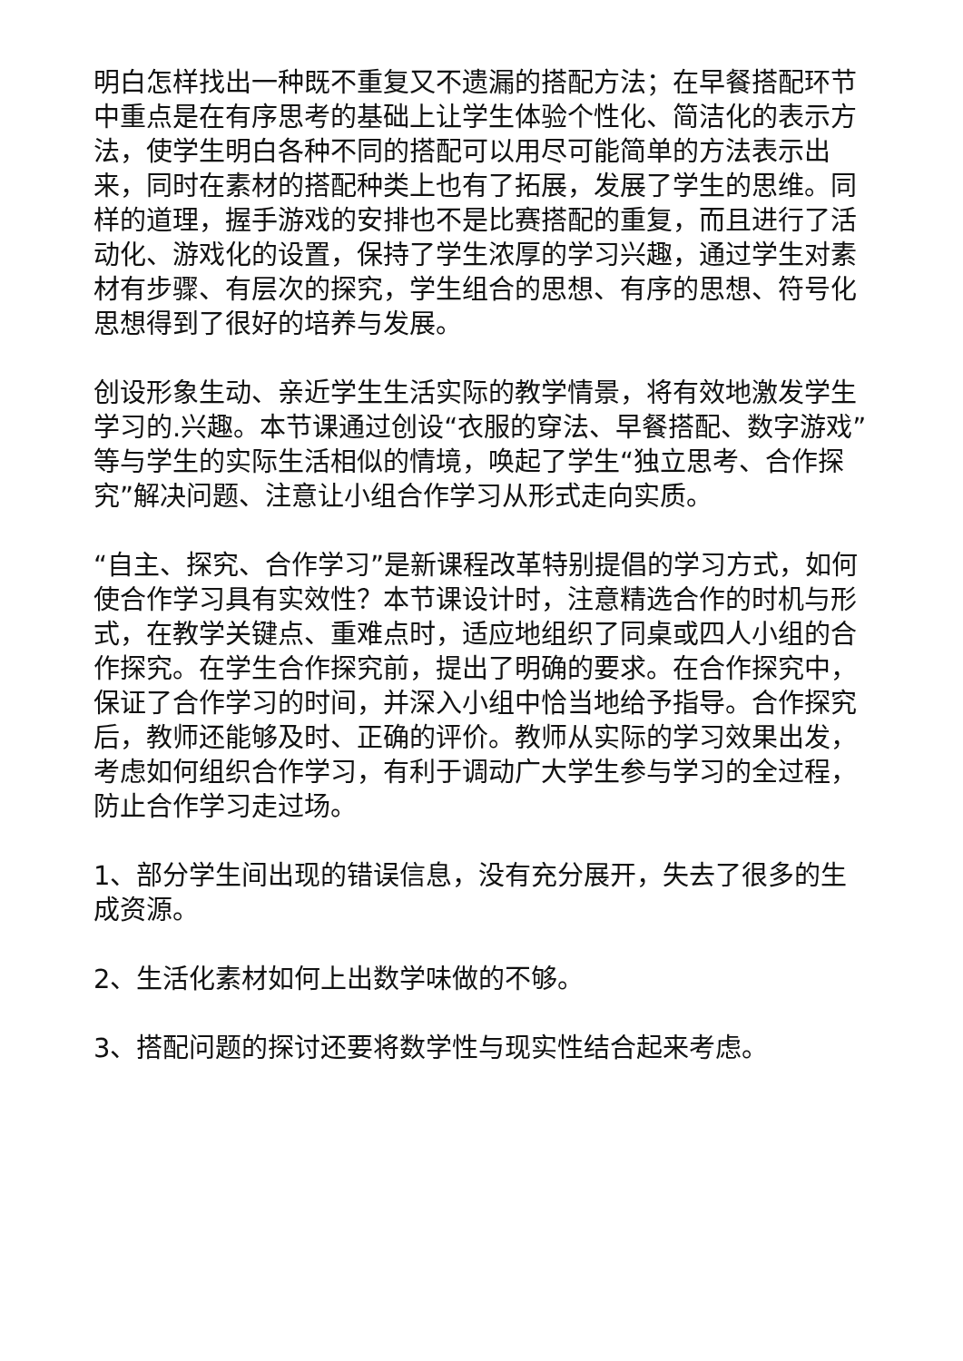明白怎样找出一种既不重复又不遗漏的搭配方法；在早餐搭配环节中重点是在有序思考的基础上让学生体验个性化、简洁化的表示方法，使学生明白各种不同的搭配可以用尽可能简单的方法表示出来，同时在素材的搭配种类上也有了拓展，发展了学生的思维。同样的道理，握手游戏的安排也不是比赛搭配的重复，而且进行了活动化、游戏化的设置，保持了学生浓厚的学习兴趣，通过学生对素材有步骤、有层次的探究，学生组合的思想、有序的思想、符号化思想得到了很好的培养与发展。
创设形象生动、亲近学生生活实际的教学情景，将有效地激发学生学习的.兴趣。本节课通过创设“衣服的穿法、早餐搭配、数字游戏”等与学生的实际生活相似的情境，唤起了学生“独立思考、合作探究”解决问题、注意让小组合作学习从形式走向实质。
“自主、探究、合作学习”是新课程改革特别提倡的学习方式，如何使合作学习具有实效性？本节课设计时，注意精选合作的时机与形式，在教学关键点、重难点时，适应地组织了同桌或四人小组的合作探究。在学生合作探究前，提出了明确的要求。在合作探究中，保证了合作学习的时间，并深入小组中恰当地给予指导。合作探究后，教师还能够及时、正确的评价。教师从实际的学习效果出发，考虑如何组织合作学习，有利于调动广大学生参与学习的全过程，防止合作学习走过场。
1、部分学生间出现的错误信息，没有充分展开，失去了很多的生成资源。
2、生活化素材如何上出数学味做的不够。
3、搭配问题的探讨还要将数学性与现实性结合起来考虑。